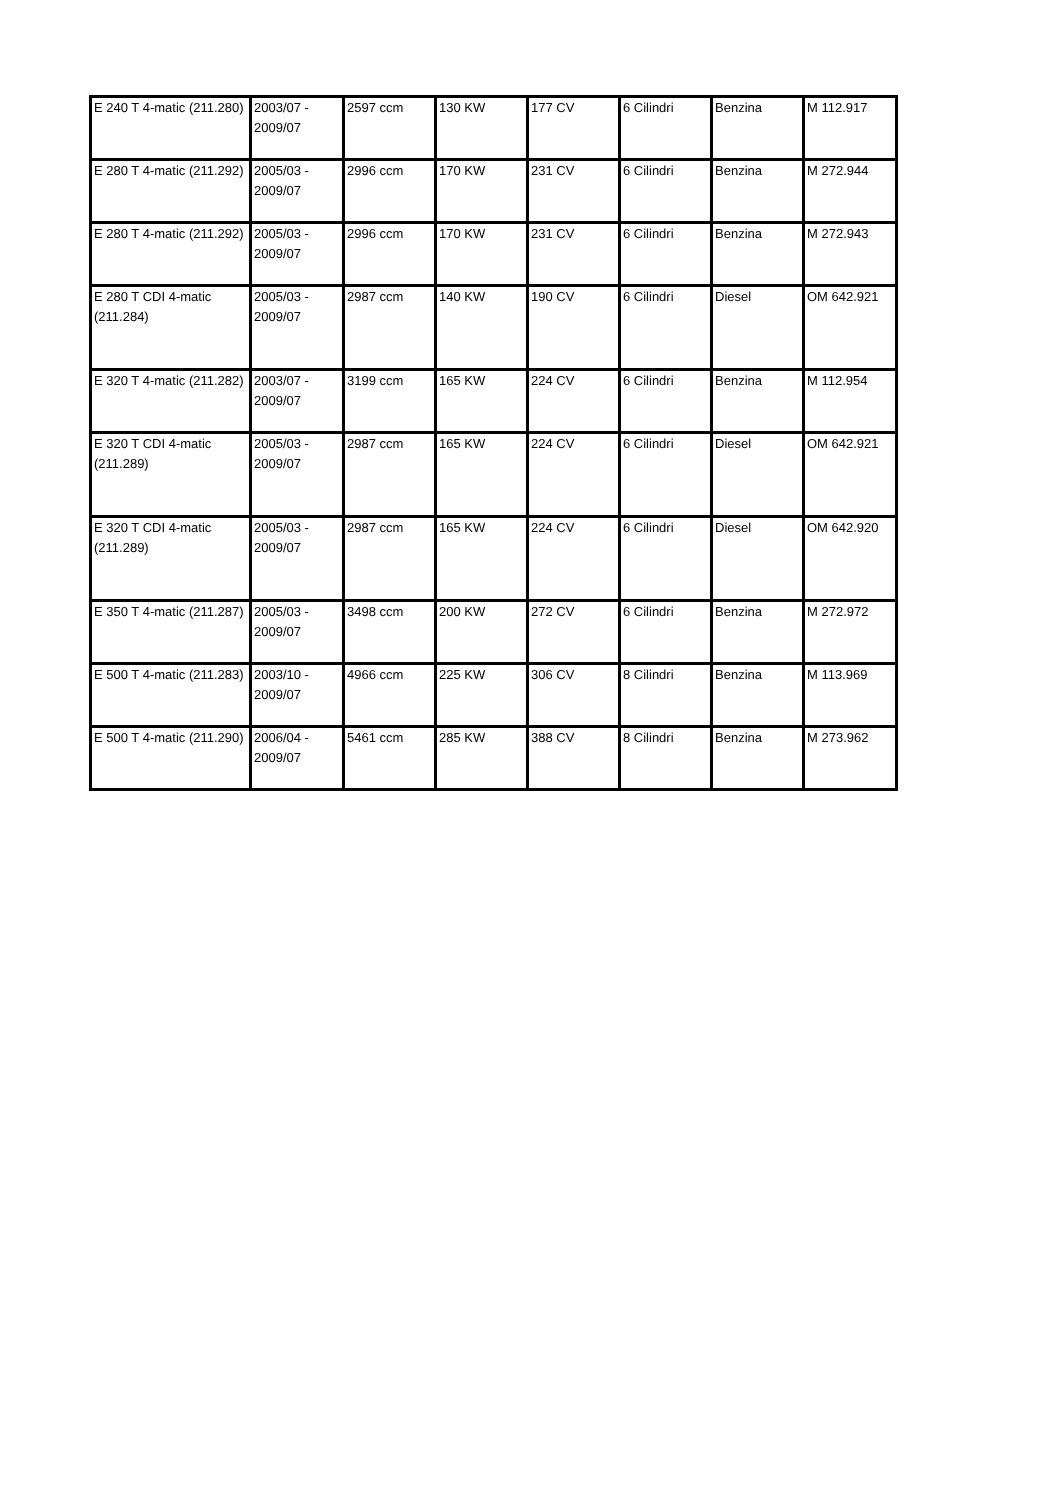| E 240 T 4-matic (211.280) | 2003/07 - 2009/07 | 2597 ccm | 130 KW | 177 CV | 6 Cilindri | Benzina | M 112.917 |
| E 280 T 4-matic (211.292) | 2005/03 - 2009/07 | 2996 ccm | 170 KW | 231 CV | 6 Cilindri | Benzina | M 272.944 |
| E 280 T 4-matic (211.292) | 2005/03 - 2009/07 | 2996 ccm | 170 KW | 231 CV | 6 Cilindri | Benzina | M 272.943 |
| E 280 T CDI 4-matic (211.284) | 2005/03 - 2009/07 | 2987 ccm | 140 KW | 190 CV | 6 Cilindri | Diesel | OM 642.921 |
| E 320 T 4-matic (211.282) | 2003/07 - 2009/07 | 3199 ccm | 165 KW | 224 CV | 6 Cilindri | Benzina | M 112.954 |
| E 320 T CDI 4-matic (211.289) | 2005/03 - 2009/07 | 2987 ccm | 165 KW | 224 CV | 6 Cilindri | Diesel | OM 642.921 |
| E 320 T CDI 4-matic (211.289) | 2005/03 - 2009/07 | 2987 ccm | 165 KW | 224 CV | 6 Cilindri | Diesel | OM 642.920 |
| E 350 T 4-matic (211.287) | 2005/03 - 2009/07 | 3498 ccm | 200 KW | 272 CV | 6 Cilindri | Benzina | M 272.972 |
| E 500 T 4-matic (211.283) | 2003/10 - 2009/07 | 4966 ccm | 225 KW | 306 CV | 8 Cilindri | Benzina | M 113.969 |
| E 500 T 4-matic (211.290) | 2006/04 - 2009/07 | 5461 ccm | 285 KW | 388 CV | 8 Cilindri | Benzina | M 273.962 |